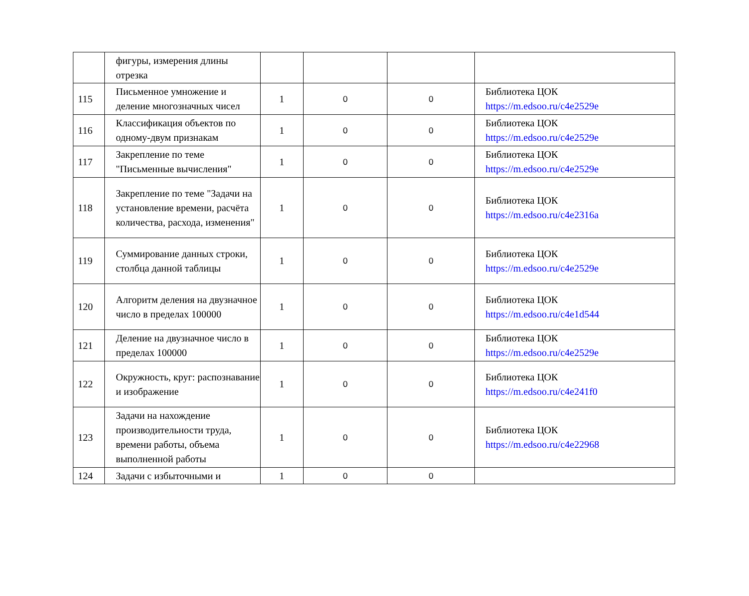| | фигуры, измерения длины отрезка | | | | |
| 115 | Письменное умножение и деление многозначных чисел | 1 | 0 | 0 | Библиотека ЦОК https://m.edsoo.ru/c4e2529e |
| 116 | Классификация объектов по одному-двум признакам | 1 | 0 | 0 | Библиотека ЦОК https://m.edsoo.ru/c4e2529e |
| 117 | Закрепление по теме "Письменные вычисления" | 1 | 0 | 0 | Библиотека ЦОК https://m.edsoo.ru/c4e2529e |
| 118 | Закрепление по теме "Задачи на установление времени, расчёта количества, расхода, изменения" | 1 | 0 | 0 | Библиотека ЦОК https://m.edsoo.ru/c4e2316a |
| 119 | Суммирование данных строки, столбца данной таблицы | 1 | 0 | 0 | Библиотека ЦОК https://m.edsoo.ru/c4e2529e |
| 120 | Алгоритм деления на двузначное число в пределах 100000 | 1 | 0 | 0 | Библиотека ЦОК https://m.edsoo.ru/c4e1d544 |
| 121 | Деление на двузначное число в пределах 100000 | 1 | 0 | 0 | Библиотека ЦОК https://m.edsoo.ru/c4e2529e |
| 122 | Окружность, круг: распознавание и изображение | 1 | 0 | 0 | Библиотека ЦОК https://m.edsoo.ru/c4e241f0 |
| 123 | Задачи на нахождение производительности труда, времени работы, объема выполненной работы | 1 | 0 | 0 | Библиотека ЦОК https://m.edsoo.ru/c4e22968 |
| 124 | Задачи с избыточными и | 1 | 0 | 0 | |